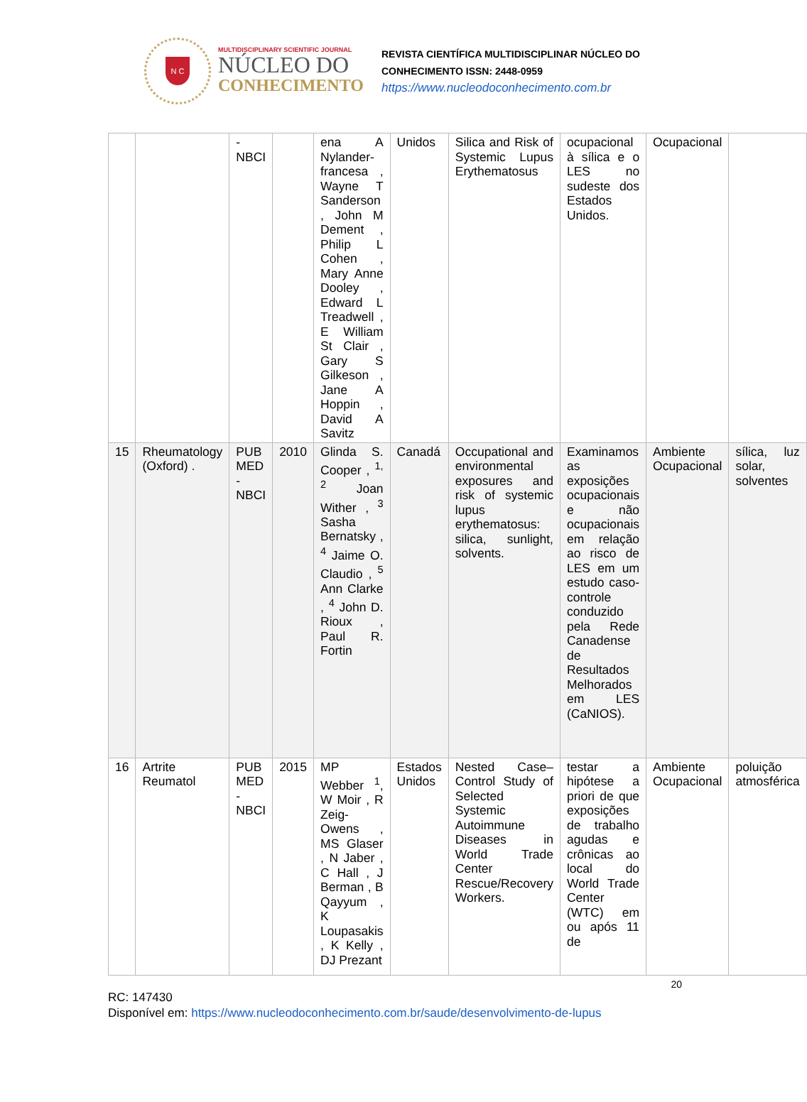N C
MULTIDISCIPLINARY SCIENTIFIC JOURNAL
NÚCLEO DO
CONHECIMENTO
REVISTA CIENTÍFICA MULTIDISCIPLINAR NÚCLEO DO
CONHECIMENTO ISSN: 2448-0959
https://www.nucleodoconhecimento.com.br
| | | - NBCI | | ena A Nylander-francesa , Wayne T Sanderson , John M Dement , Philip L Cohen , Mary Anne Dooley , Edward L Treadwell , E William St Clair , Gary S Gilkeson , Jane A Hoppin , David A Savitz | Unidos | Silica and Risk of Systemic Lupus Erythematosus | ocupacional à sílica e o LES no sudeste dos Estados Unidos. | Ocupacional | |
| 15 | Rheumatology (Oxford) . | PUB MED - NBCI | 2010 | Glinda S. Cooper , <sup>1, 2</sup> Joan Wither , <sup>3</sup> Sasha Bernatsky , <sup>4</sup> Jaime O. Claudio , <sup>5</sup> Ann Clarke , <sup>4</sup> John D. Rioux , Paul R. Fortin | Canadá | Occupational and environmental exposures and risk of systemic lupus erythematosus: silica, sunlight, solvents. | Examinamos as exposições ocupacionais e não ocupacionais em relação ao risco de LES em um estudo caso-controle conduzido pela Rede Canadense de Resultados Melhorados em LES (CaNIOS). | Ambiente Ocupacional | sílica, luz solar, solventes |
| 16 | Artrite Reumatol | PUB MED - NBCI | 2015 | MP Webber <sup>1</sup>, W Moir , R Zeig-Owens , MS Glaser , N Jaber , C Hall , J Berman , B Qayyum , K Loupasakis , K Kelly , DJ Prezant | Estados Unidos | Nested Case–Control Study of Selected Systemic Autoimmune Diseases in World Trade Center Rescue/Recovery Workers. | testar a hipótese a priori de que exposições de trabalho agudas e crônicas ao local do World Trade Center (WTC) em ou após 11 de | Ambiente Ocupacional | poluição atmosférica |
20
RC: 147430
Disponível em: https://www.nucleodoconhecimento.com.br/saude/desenvolvimento-de-lupus